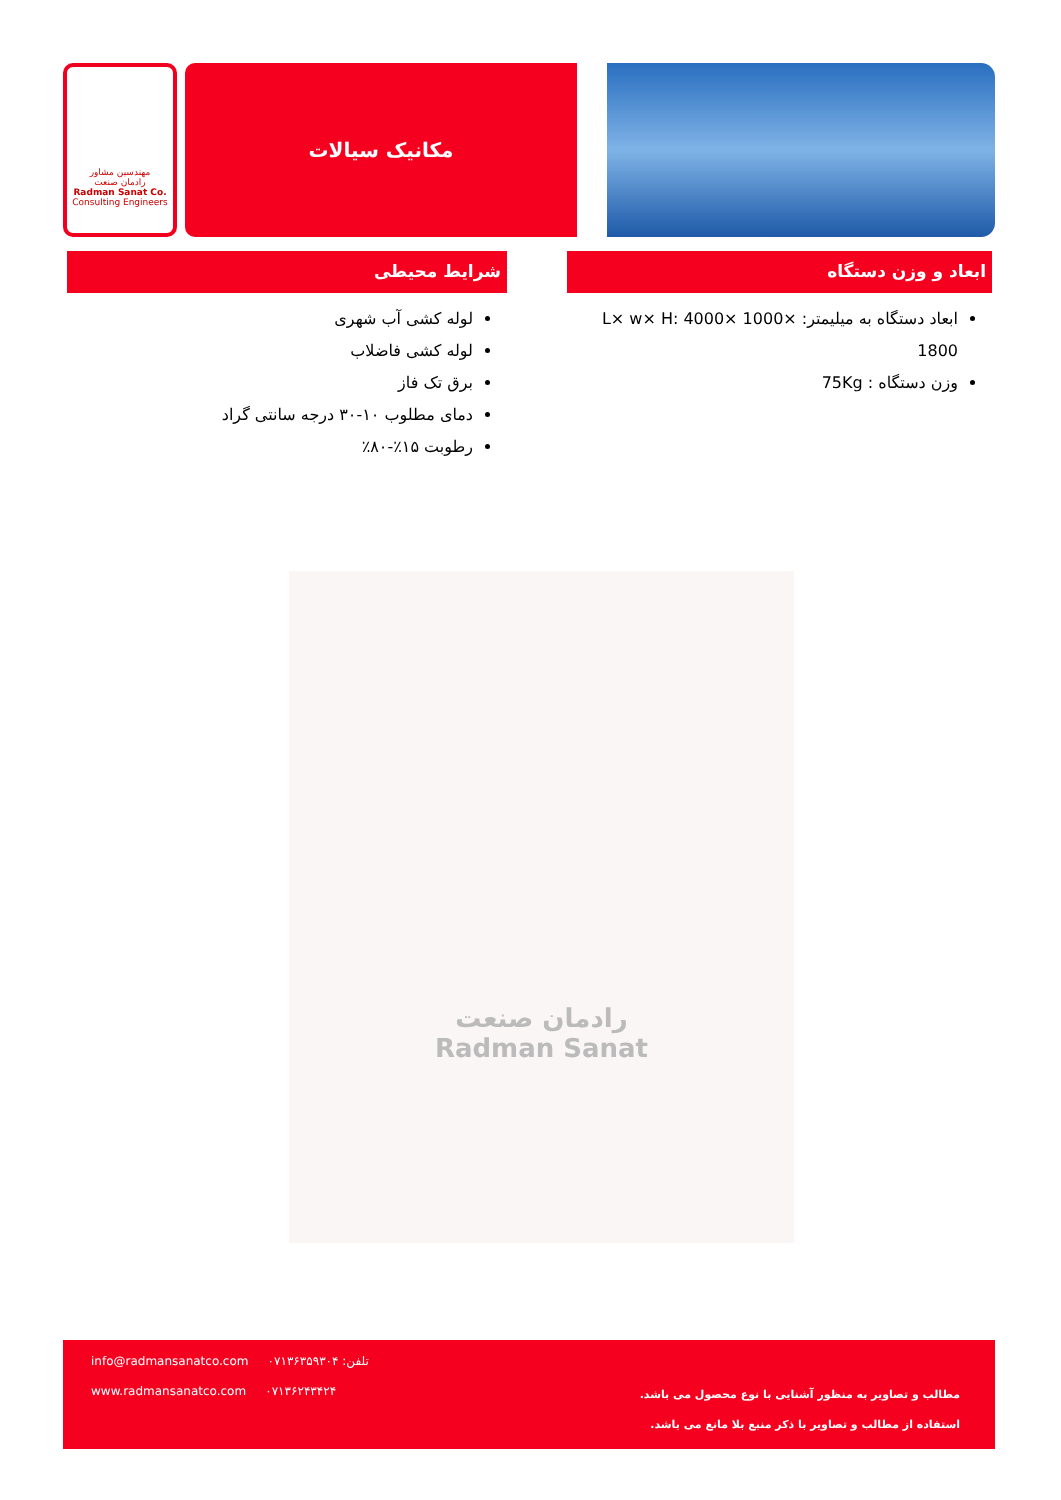مهندسین مشاور
رادمان صنعت
Radman Sanat Co.
Consulting Engineers
مکانیک سیالات
ابعاد و وزن دستگاه
ابعاد دستگاه به میلیمتر: L× w× H: 4000× 1000× 1800
وزن دستگاه : 75Kg
شرایط محیطی
لوله کشی آب شهری
لوله کشی فاضلاب
برق تک فاز
دمای مطلوب ۱۰-۳۰ درجه سانتی گراد
رطوبت ۱۵٪-۸۰٪
رادمان صنعت
Radman Sanat
info@radmansanatco.com تلفن: ۰۷۱۳۶۳۵۹۳۰۴
www.radmansanatco.com ۰۷۱۳۶۲۴۳۴۲۴
مطالب و تصاویر به منظور آشنایی با نوع محصول می باشد.
استفاده از مطالب و تصاویر با ذکر منبع بلا مانع می باشد.